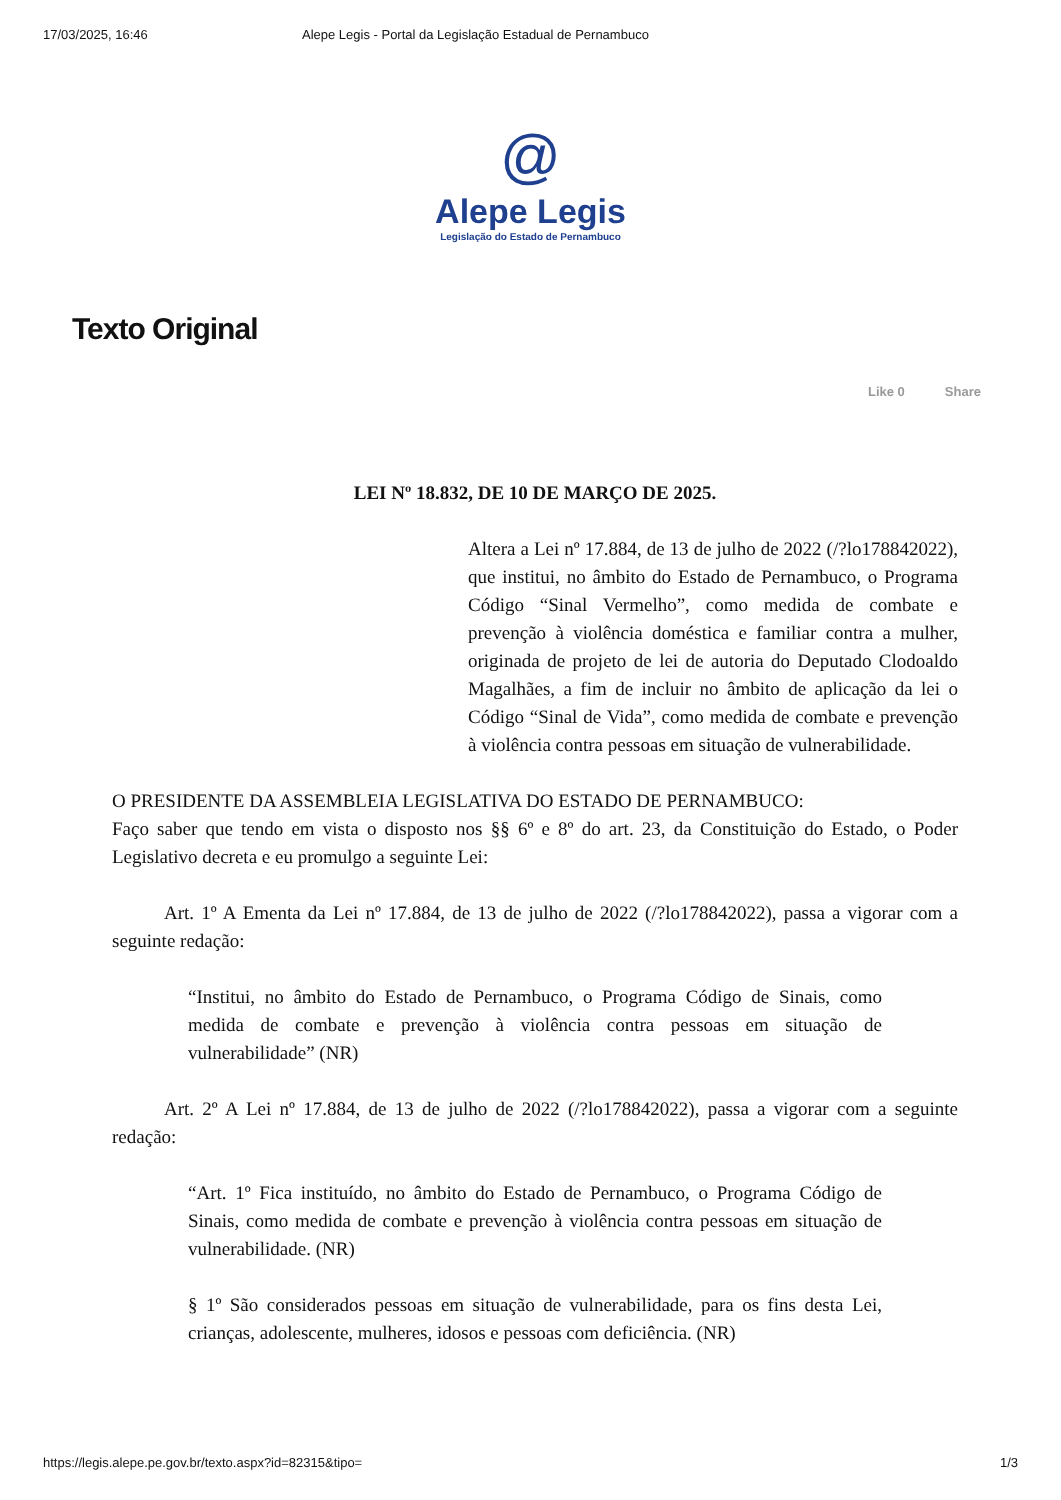17/03/2025, 16:46 Alepe Legis - Portal da Legislação Estadual de Pernambuco
@
Alepe Legis
Legislação do Estado de Pernambuco
Texto Original
Like 0 Share
LEI Nº 18.832, DE 10 DE MARÇO DE 2025.
Altera a Lei nº 17.884, de 13 de julho de 2022 (/?lo178842022), que institui, no âmbito do Estado de Pernambuco, o Programa Código “Sinal Vermelho”, como medida de combate e prevenção à violência doméstica e familiar contra a mulher, originada de projeto de lei de autoria do Deputado Clodoaldo Magalhães, a fim de incluir no âmbito de aplicação da lei o Código “Sinal de Vida”, como medida de combate e prevenção à violência contra pessoas em situação de vulnerabilidade.
O PRESIDENTE DA ASSEMBLEIA LEGISLATIVA DO ESTADO DE PERNAMBUCO:
Faço saber que tendo em vista o disposto nos §§ 6º e 8º do art. 23, da Constituição do Estado, o Poder Legislativo decreta e eu promulgo a seguinte Lei:
Art. 1º A Ementa da Lei nº 17.884, de 13 de julho de 2022 (/?lo178842022), passa a vigorar com a seguinte redação:
“Institui, no âmbito do Estado de Pernambuco, o Programa Código de Sinais, como medida de combate e prevenção à violência contra pessoas em situação de vulnerabilidade” (NR)
Art. 2º A Lei nº 17.884, de 13 de julho de 2022 (/?lo178842022), passa a vigorar com a seguinte redação:
“Art. 1º Fica instituído, no âmbito do Estado de Pernambuco, o Programa Código de Sinais, como medida de combate e prevenção à violência contra pessoas em situação de vulnerabilidade. (NR)
§ 1º São considerados pessoas em situação de vulnerabilidade, para os fins desta Lei, crianças, adolescente, mulheres, idosos e pessoas com deficiência. (NR)
https://legis.alepe.pe.gov.br/texto.aspx?id=82315&tipo= 1/3